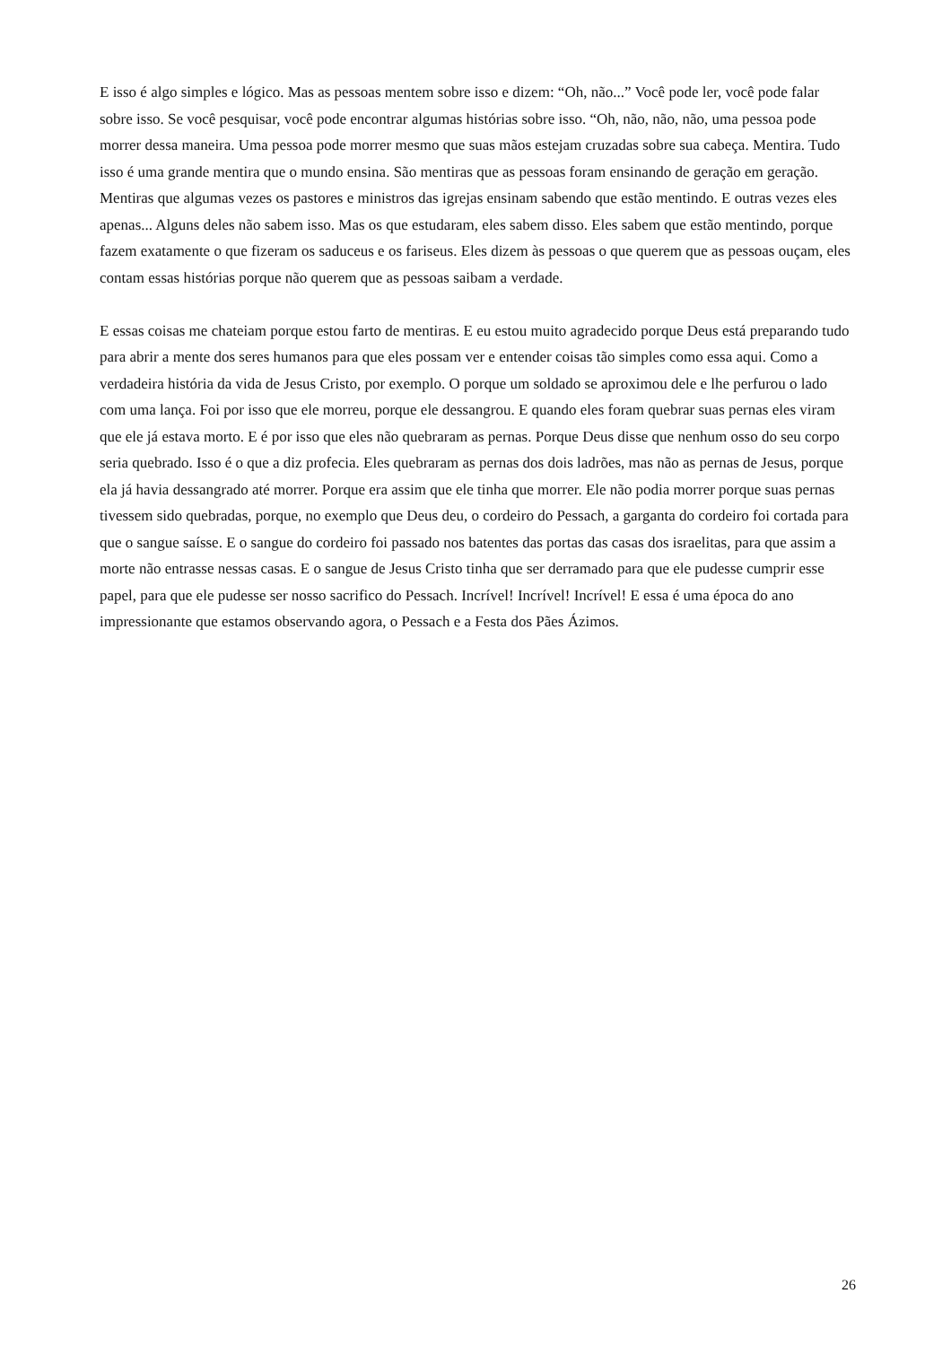E isso é algo simples e lógico. Mas as pessoas mentem sobre isso e dizem: “Oh, não...” Você pode ler, você pode falar sobre isso. Se você pesquisar, você pode encontrar algumas histórias sobre isso. “Oh, não, não, não, uma pessoa pode morrer dessa maneira. Uma pessoa pode morrer mesmo que suas mãos estejam cruzadas sobre sua cabeça. Mentira. Tudo isso é uma grande mentira que o mundo ensina. São mentiras que as pessoas foram ensinando de geração em geração. Mentiras que algumas vezes os pastores e ministros das igrejas ensinam sabendo que estão mentindo. E outras vezes eles apenas... Alguns deles não sabem isso. Mas os que estudaram, eles sabem disso. Eles sabem que estão mentindo, porque fazem exatamente o que fizeram os saduceus e os fariseus. Eles dizem às pessoas o que querem que as pessoas ouçam, eles contam essas histórias porque não querem que as pessoas saibam a verdade.
E essas coisas me chateiam porque estou farto de mentiras. E eu estou muito agradecido porque Deus está preparando tudo para abrir a mente dos seres humanos para que eles possam ver e entender coisas tão simples como essa aqui. Como a verdadeira história da vida de Jesus Cristo, por exemplo. O porque um soldado se aproximou dele e lhe perfurou o lado com uma lança. Foi por isso que ele morreu, porque ele dessangrou. E quando eles foram quebrar suas pernas eles viram que ele já estava morto. E é por isso que eles não quebraram as pernas. Porque Deus disse que nenhum osso do seu corpo seria quebrado. Isso é o que a diz profecia. Eles quebraram as pernas dos dois ladrões, mas não as pernas de Jesus, porque ela já havia dessangrado até morrer. Porque era assim que ele tinha que morrer. Ele não podia morrer porque suas pernas tivessem sido quebradas, porque, no exemplo que Deus deu, o cordeiro do Pessach, a garganta do cordeiro foi cortada para que o sangue saísse. E o sangue do cordeiro foi passado nos batentes das portas das casas dos israelitas, para que assim a morte não entrasse nessas casas. E o sangue de Jesus Cristo tinha que ser derramado para que ele pudesse cumprir esse papel, para que ele pudesse ser nosso sacrifico do Pessach. Incrível! Incrível! Incrível! E essa é uma época do ano impressionante que estamos observando agora, o Pessach e a Festa dos Pães Ázimos.
26